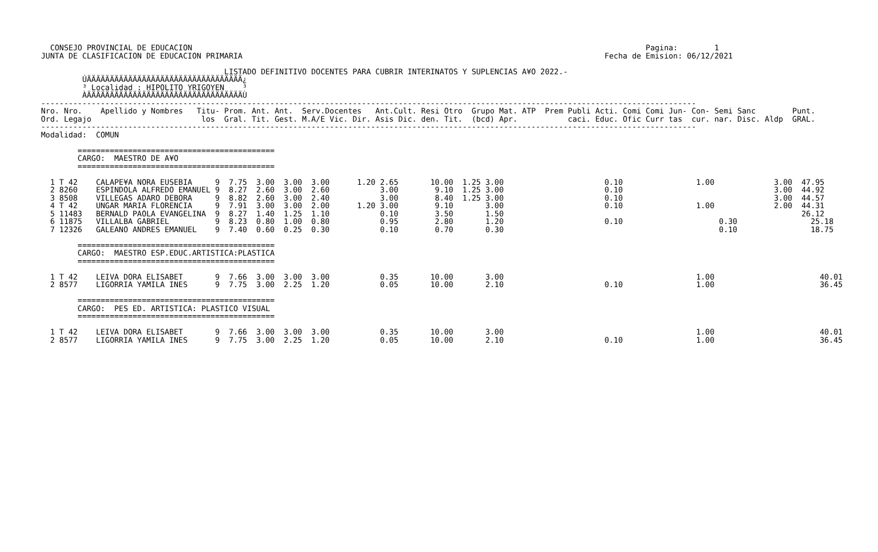CONSEJO PROVINCIAL DE EDUCACION                                                                                                   Pagina:        1
JUNTA DE CLASIFICACION DE EDUCACION PRIMARIA                                                                               Fecha de Emision: 06/12/2021

                                        LISTADO DEFINITIVO DOCENTES PARA CUBRIR INTERINATOS Y SUPLENCIAS A¥O 2022.-
         ÚÄÄÄÄÄÄÄÄÄÄÄÄÄÄÄÄÄÄÄÄÄÄÄÄÄÄÄÄÄÄÄÄÄÄ¿
         ³ Localidad : HIPOLITO YRIGOYEN    ³
         ÀÄÄÄÄÄÄÄÄÄÄÄÄÄÄÄÄÄÄÄÄÄÄÄÄÄÄÄÄÄÄÄÄÄÄÙ
-----------------------------------------------------------------------------------------------------------------------------------------------
Nro. Nro.    Apellido y Nombres   Titu- Prom. Ant. Ant.  Serv.Docentes   Ant.Cult. Resi Otro  Grupo Mat. ATP  Prem Publi Acti. Comi Comi Jun- Con- Semi Sanc        Punt.
Ord. Legajo                        los  Gral. Tit. Gest. M.A/E Vic. Dir. Asis Dic. den. Tit.  (bcd) Apr.           caci. Educ. Ofic Curr tas  cur. nar. Disc. Aldp  GRAL.
-----------------------------------------------------------------------------------------------------------------------------------------------
Modalidad:  COMUN

        ===========================================
        CARGO:  MAESTRO DE A¥O
        ===========================================

  1 T 42    CALAPE¥A NORA EUSEBIA     9  7.75  3.00  3.00  3.00      1.20 2.65       10.00  1.25 3.00                      0.10                1.00             3.00  47.95
  2 8260    ESPINDOLA ALFREDO EMANUEL 9  8.27  2.60  3.00  2.60           3.00        9.10  1.25 3.00                      0.10                                 3.00  44.92
  3 8508    VILLEGAS ADARO DEBORA     9  8.82  2.60  3.00  2.40           3.00        8.40  1.25 3.00                      0.10                                 3.00  44.57
  4 T 42    UNGAR MARIA FLORENCIA     9  7.91  3.00  3.00  2.00      1.20 3.00        9.10       3.00                      0.10                1.00             2.00  44.31
  5 11483   BERNALD PAOLA EVANGELINA  9  8.27  1.40  1.25  1.10           0.10        3.50       1.50                                                                 26.12
  6 11875   VILLALBA GABRIEL          9  8.23  0.80  1.00  0.80           0.95        2.80       1.20                      0.10                     0.30                25.18
  7 12326   GALEANO ANDRES EMANUEL    9  7.40  0.60  0.25  0.30           0.10        0.70       0.30                                               0.10                18.75

        ===========================================
        CARGO:  MAESTRO ESP.EDUC.ARTISTICA:PLASTICA
        ===========================================

  1 T 42    LEIVA DORA ELISABET       9  7.66  3.00  3.00  3.00           0.35       10.00       3.00                                          1.00                       40.01
  2 8577    LIGORRIA YAMILA INES      9  7.75  3.00  2.25  1.20           0.05       10.00       2.10                      0.10                1.00                       36.45

        ===========================================
        CARGO:  PES ED. ARTISTICA: PLASTICO VISUAL
        ===========================================

  1 T 42    LEIVA DORA ELISABET       9  7.66  3.00  3.00  3.00           0.35       10.00       3.00                                          1.00                       40.01
  2 8577    LIGORRIA YAMILA INES      9  7.75  3.00  2.25  1.20           0.05       10.00       2.10                      0.10                1.00                       36.45